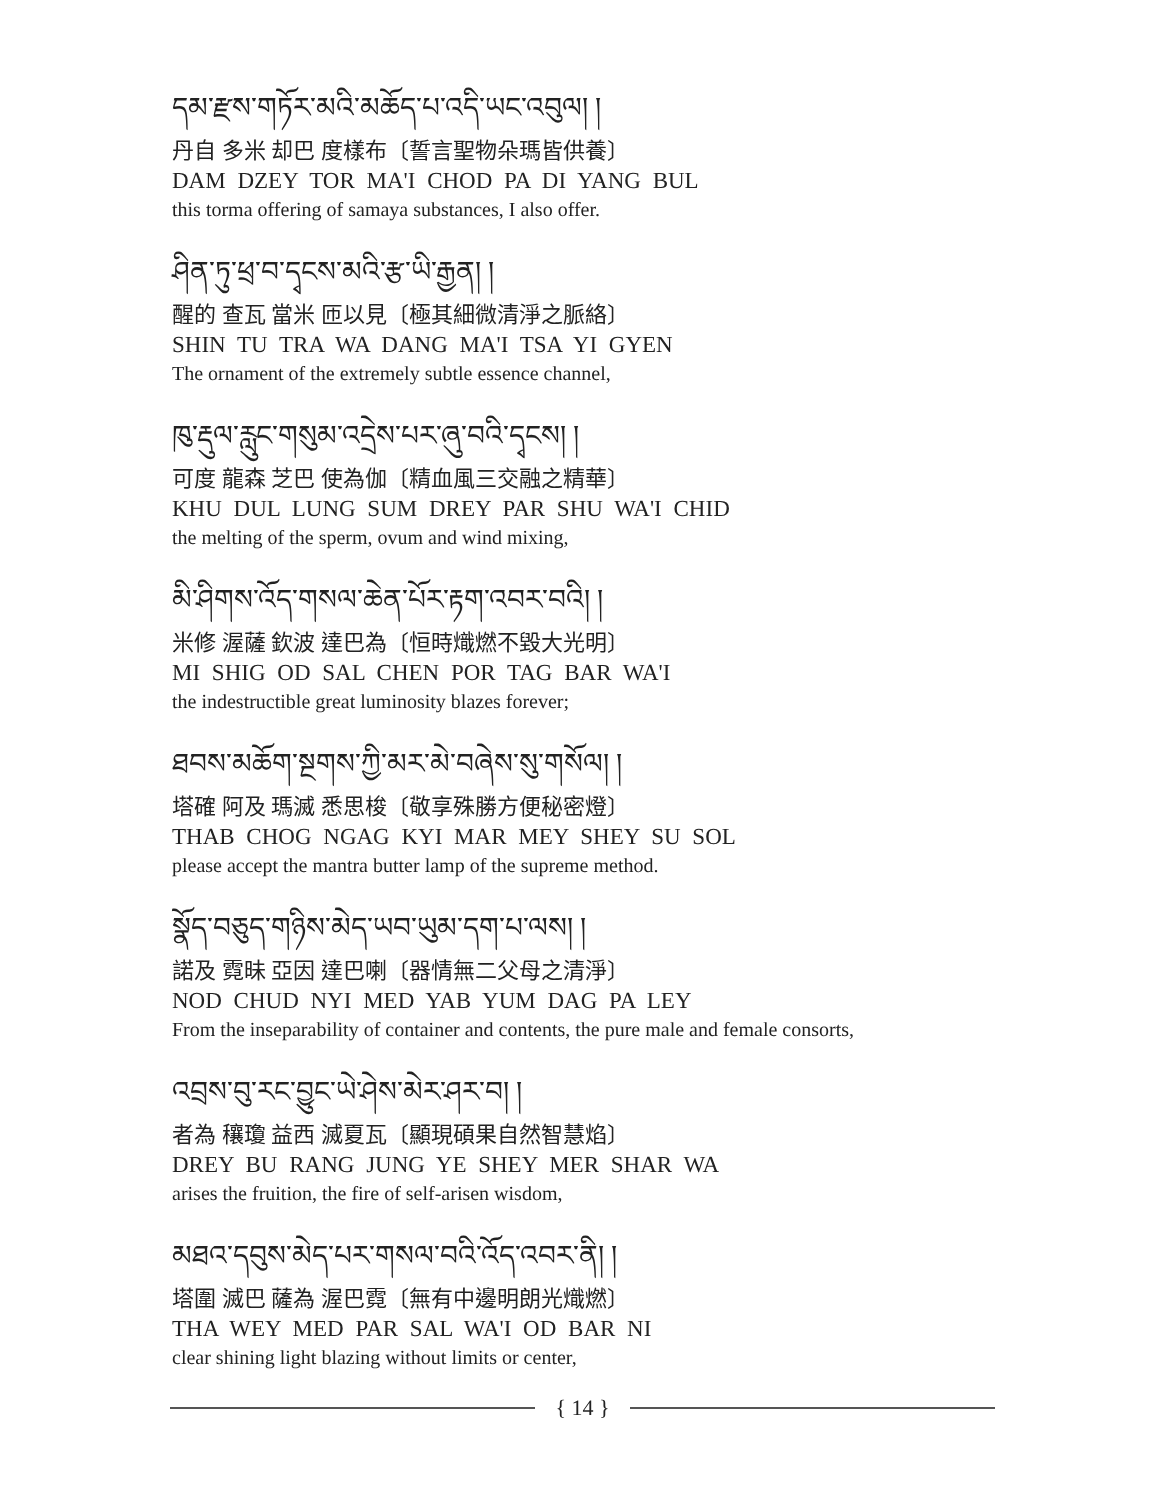དམ་རྫས་གཏོར་མའི་མཆོད་པ་འདི་ཡང་འབུལ། །
丹自 多米 却巴 度樣布〔誓言聖物朵瑪皆供養〕
DAM DZEY TOR MA'I CHOD PA DI YANG BUL
this torma offering of samaya substances, I also offer.
ཤིན་ཏུ་ཕྲ་བ་དྭངས་མའི་རྩ་ཡི་རྒྱན། །
醒的 查瓦 當米 匝以見〔極其細微清淨之脈絡〕
SHIN TU TRA WA DANG MA'I TSA YI GYEN
The ornament of the extremely subtle essence channel,
ཁུ་རྡུལ་རླུང་གསུམ་འདྲེས་པར་ཞུ་བའི་དྭངས། །
可度 龍森 芝巴 使為伽〔精血風三交融之精華〕
KHU DUL LUNG SUM DREY PAR SHU WA'I CHID
the melting of the sperm, ovum and wind mixing,
མི་ཤིགས་འོད་གསལ་ཆེན་པོར་རྟག་འབར་བའི། །
米修 渥薩 欽波 達巴為〔恒時熾燃不毀大光明〕
MI SHIG OD SAL CHEN POR TAG BAR WA'I
the indestructible great luminosity blazes forever;
ཐབས་མཆོག་སྔགས་ཀྱི་མར་མེ་བཞེས་སུ་གསོལ། །
塔確 阿及 瑪滅 悉思梭〔敬享殊勝方便秘密燈〕
THAB CHOG NGAG KYI MAR MEY SHEY SU SOL
please accept the mantra butter lamp of the supreme method.
སྣོད་བཅུད་གཉིས་མེད་ཡབ་ཡུམ་དག་པ་ལས། །
諾及 霓昧 亞因 達巴喇〔器情無二父母之清淨〕
NOD CHUD NYI MED YAB YUM DAG PA LEY
From the inseparability of container and contents, the pure male and female consorts,
འབྲས་བུ་རང་བྱུང་ཡེ་ཤེས་མེར་ཤར་བ། །
者為 穰瓊 益西 滅夏瓦〔顯現碩果自然智慧焰〕
DREY BU RANG JUNG YE SHEY MER SHAR WA
arises the fruition, the fire of self-arisen wisdom,
མཐའ་དབུས་མེད་པར་གསལ་བའི་འོད་འབར་ནི། །
塔圍 滅巴 薩為 渥巴霓〔無有中邊明朗光熾燃〕
THA WEY MED PAR SAL WA'I OD BAR NI
clear shining light blazing without limits or center,
{ 14 }